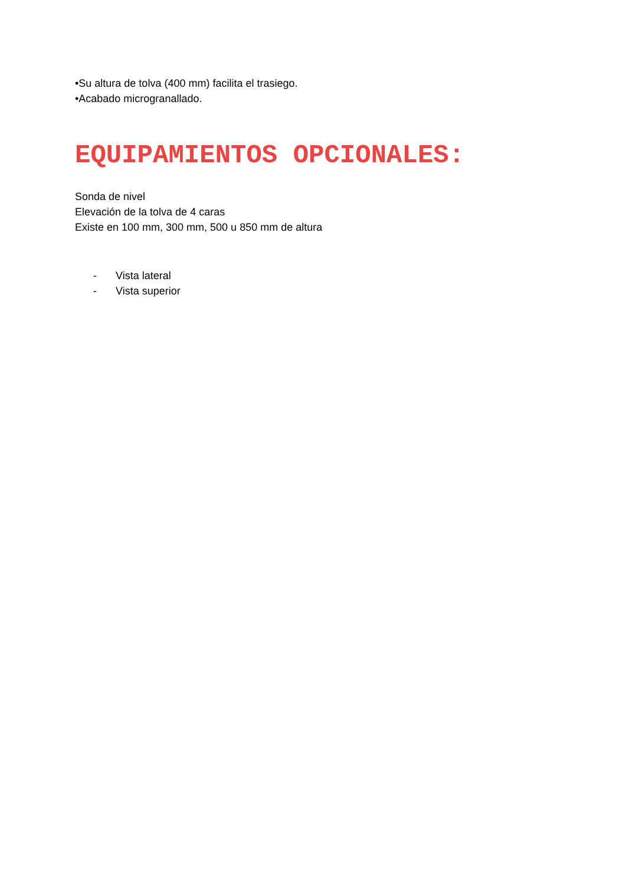•Su altura de tolva (400 mm) facilita el trasiego.
•Acabado microgranallado.
EQUIPAMIENTOS OPCIONALES:
Sonda de nivel
Elevación de la tolva de 4 caras
Existe en 100 mm, 300 mm, 500 u 850 mm de altura
- Vista lateral
- Vista superior